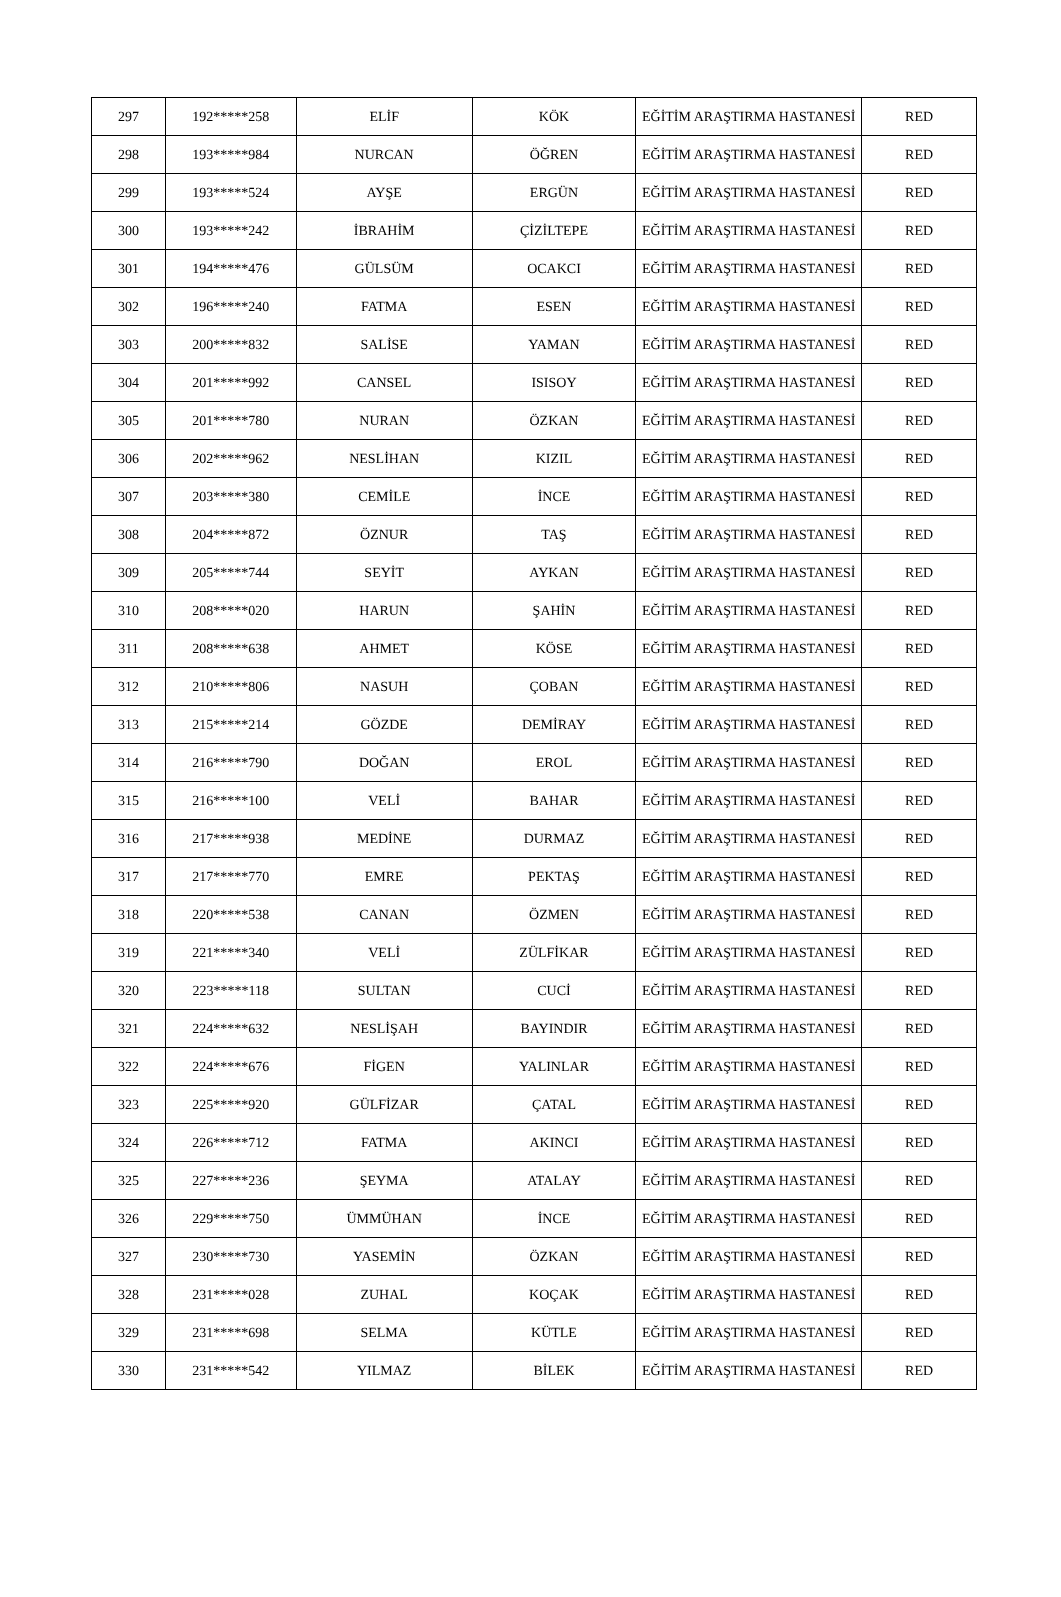| 297 | 192*****258 | ELİF | KÖK | EĞİTİM ARAŞTIRMA HASTANESİ | RED |
| 298 | 193*****984 | NURCAN | ÖĞREN | EĞİTİM ARAŞTIRMA HASTANESİ | RED |
| 299 | 193*****524 | AYŞE | ERGÜN | EĞİTİM ARAŞTIRMA HASTANESİ | RED |
| 300 | 193*****242 | İBRAHİM | ÇİZİLTEPE | EĞİTİM ARAŞTIRMA HASTANESİ | RED |
| 301 | 194*****476 | GÜLSÜM | OCAKCI | EĞİTİM ARAŞTIRMA HASTANESİ | RED |
| 302 | 196*****240 | FATMA | ESEN | EĞİTİM ARAŞTIRMA HASTANESİ | RED |
| 303 | 200*****832 | SALİSE | YAMAN | EĞİTİM ARAŞTIRMA HASTANESİ | RED |
| 304 | 201*****992 | CANSEL | ISISOY | EĞİTİM ARAŞTIRMA HASTANESİ | RED |
| 305 | 201*****780 | NURAN | ÖZKAN | EĞİTİM ARAŞTIRMA HASTANESİ | RED |
| 306 | 202*****962 | NESLİHAN | KIZIL | EĞİTİM ARAŞTIRMA HASTANESİ | RED |
| 307 | 203*****380 | CEMİLE | İNCE | EĞİTİM ARAŞTIRMA HASTANESİ | RED |
| 308 | 204*****872 | ÖZNUR | TAŞ | EĞİTİM ARAŞTIRMA HASTANESİ | RED |
| 309 | 205*****744 | SEYİT | AYKAN | EĞİTİM ARAŞTIRMA HASTANESİ | RED |
| 310 | 208*****020 | HARUN | ŞAHİN | EĞİTİM ARAŞTIRMA HASTANESİ | RED |
| 311 | 208*****638 | AHMET | KÖSE | EĞİTİM ARAŞTIRMA HASTANESİ | RED |
| 312 | 210*****806 | NASUH | ÇOBAN | EĞİTİM ARAŞTIRMA HASTANESİ | RED |
| 313 | 215*****214 | GÖZDE | DEMİRAY | EĞİTİM ARAŞTIRMA HASTANESİ | RED |
| 314 | 216*****790 | DOĞAN | EROL | EĞİTİM ARAŞTIRMA HASTANESİ | RED |
| 315 | 216*****100 | VELİ | BAHAR | EĞİTİM ARAŞTIRMA HASTANESİ | RED |
| 316 | 217*****938 | MEDİNE | DURMAZ | EĞİTİM ARAŞTIRMA HASTANESİ | RED |
| 317 | 217*****770 | EMRE | PEKTAŞ | EĞİTİM ARAŞTIRMA HASTANESİ | RED |
| 318 | 220*****538 | CANAN | ÖZMEN | EĞİTİM ARAŞTIRMA HASTANESİ | RED |
| 319 | 221*****340 | VELİ | ZÜLFİKAR | EĞİTİM ARAŞTIRMA HASTANESİ | RED |
| 320 | 223*****118 | SULTAN | CUCİ | EĞİTİM ARAŞTIRMA HASTANESİ | RED |
| 321 | 224*****632 | NESLİŞAH | BAYINDIR | EĞİTİM ARAŞTIRMA HASTANESİ | RED |
| 322 | 224*****676 | FİGEN | YALINLAR | EĞİTİM ARAŞTIRMA HASTANESİ | RED |
| 323 | 225*****920 | GÜLFİZAR | ÇATAL | EĞİTİM ARAŞTIRMA HASTANESİ | RED |
| 324 | 226*****712 | FATMA | AKINCI | EĞİTİM ARAŞTIRMA HASTANESİ | RED |
| 325 | 227*****236 | ŞEYMA | ATALAY | EĞİTİM ARAŞTIRMA HASTANESİ | RED |
| 326 | 229*****750 | ÜMMÜHAN | İNCE | EĞİTİM ARAŞTIRMA HASTANESİ | RED |
| 327 | 230*****730 | YASEMİN | ÖZKAN | EĞİTİM ARAŞTIRMA HASTANESİ | RED |
| 328 | 231*****028 | ZUHAL | KOÇAK | EĞİTİM ARAŞTIRMA HASTANESİ | RED |
| 329 | 231*****698 | SELMA | KÜTLE | EĞİTİM ARAŞTIRMA HASTANESİ | RED |
| 330 | 231*****542 | YILMAZ | BİLEK | EĞİTİM ARAŞTIRMA HASTANESİ | RED |